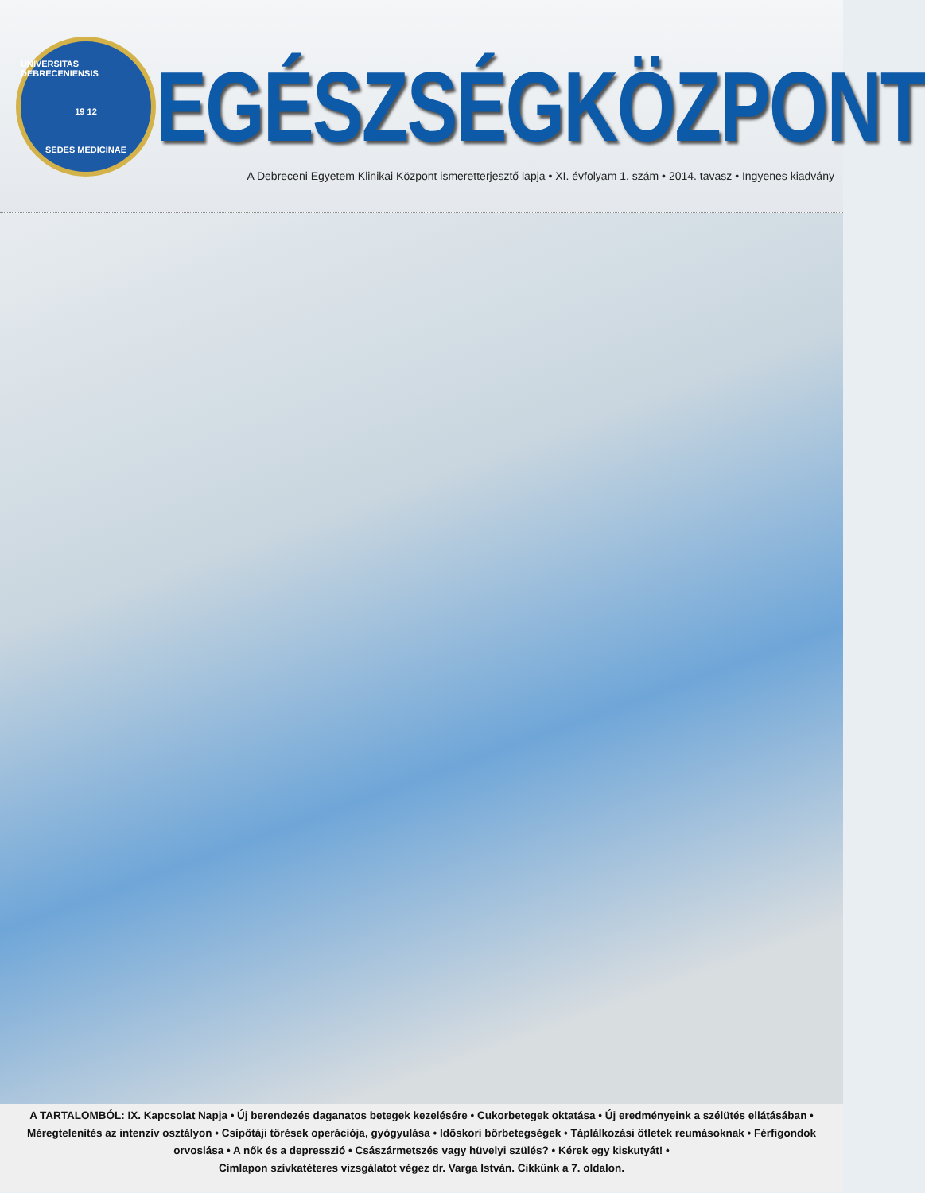UNIVERSITAS DEBRECENIENSIS
19 12
SEDES MEDICINAE
EGÉSZSÉGKÖZPONT
A Debreceni Egyetem Klinikai Központ ismeretterjesztő lapja • XI. évfolyam 1. szám • 2014. tavasz • Ingyenes kiadvány
A TARTALOMBÓL: IX. Kapcsolat Napja • Új berendezés daganatos betegek kezelésére • Cukorbetegek oktatása • Új eredményeink a szélütés ellátásában • Méregtelenítés az intenzív osztályon • Csípőtáji törések operációja, gyógyulása • Időskori bőrbetegségek • Táplálkozási ötletek reumásoknak • Férfigondok orvoslása • A nők és a depresszió • Császármetszés vagy hüvelyi szülés? • Kérek egy kiskutyát! •
Címlapon szívkatéteres vizsgálatot végez dr. Varga István. Cikkünk a 7. oldalon.